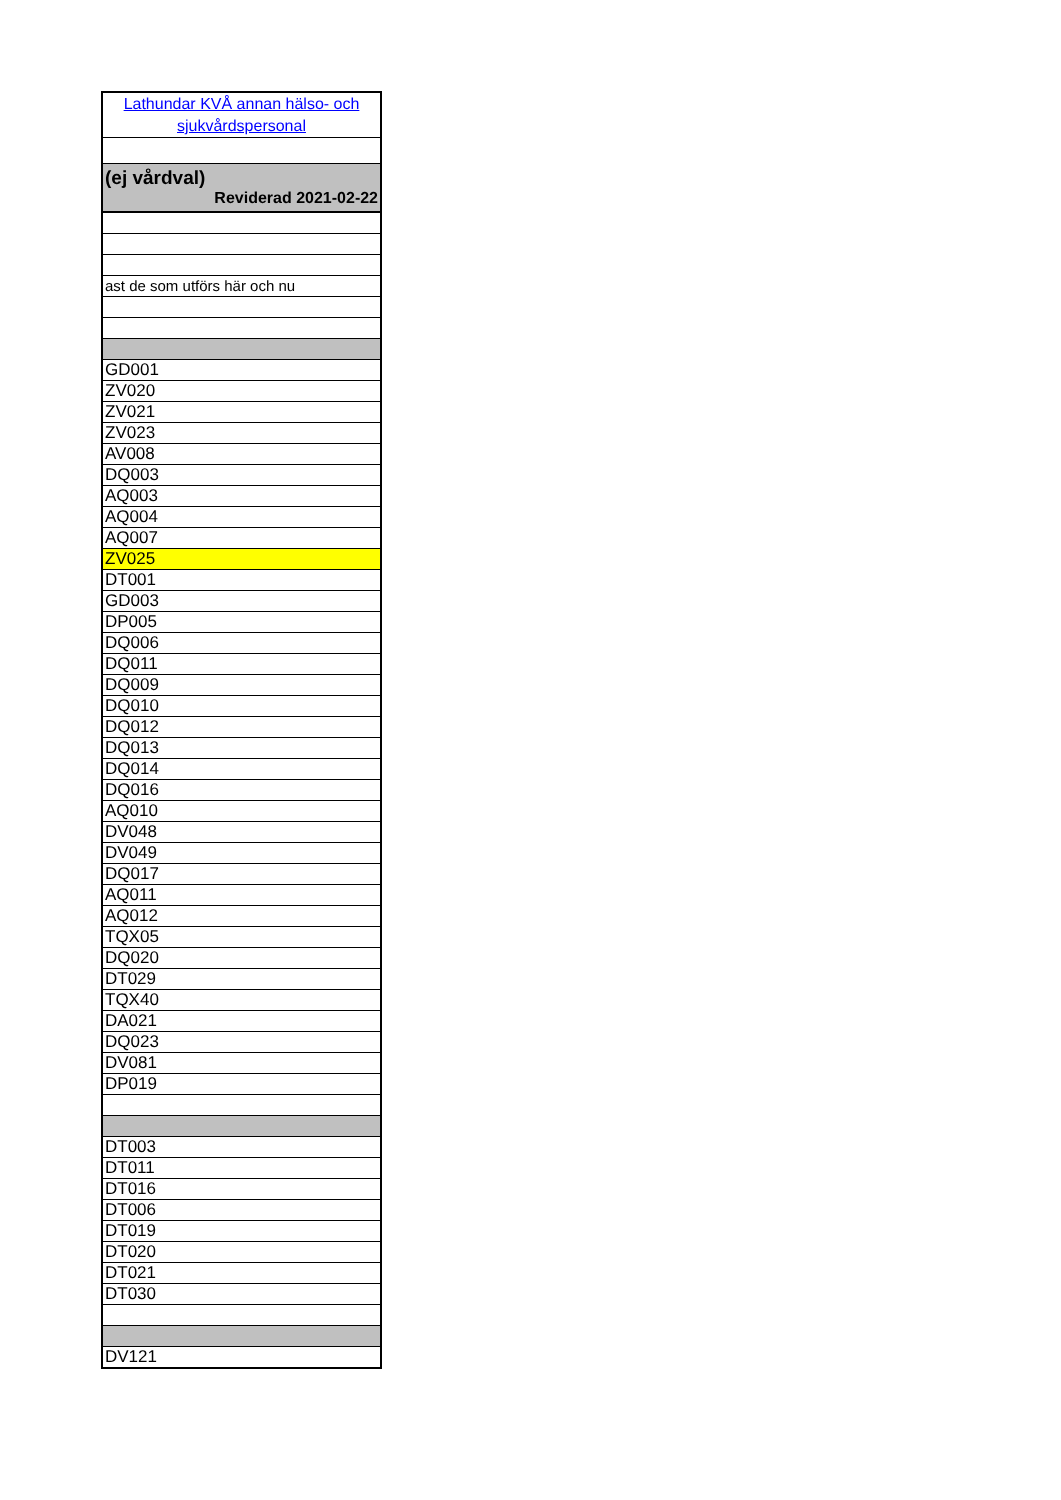| Lathundar KVÅ annan hälso- och sjukvårdspersonal |
| (ej vårdval) Reviderad 2021-02-22 |
| ast de som utförs här och nu |
| GD001 |
| ZV020 |
| ZV021 |
| ZV023 |
| AV008 |
| DQ003 |
| AQ003 |
| AQ004 |
| AQ007 |
| ZV025 |
| DT001 |
| GD003 |
| DP005 |
| DQ006 |
| DQ011 |
| DQ009 |
| DQ010 |
| DQ012 |
| DQ013 |
| DQ014 |
| DQ016 |
| AQ010 |
| DV048 |
| DV049 |
| DQ017 |
| AQ011 |
| AQ012 |
| TQX05 |
| DQ020 |
| DT029 |
| TQX40 |
| DA021 |
| DQ023 |
| DV081 |
| DP019 |
| DT003 |
| DT011 |
| DT016 |
| DT006 |
| DT019 |
| DT020 |
| DT021 |
| DT030 |
| DV121 |